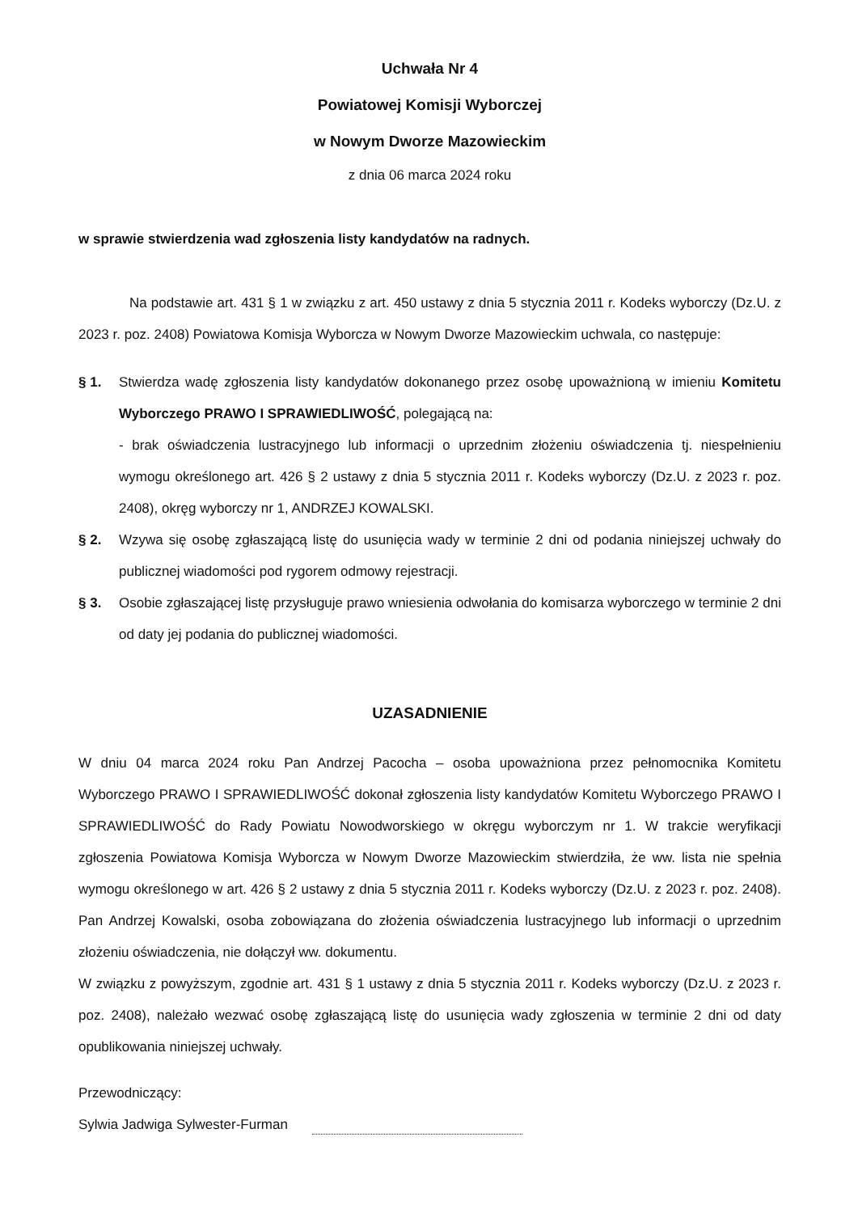Uchwała Nr 4
Powiatowej Komisji Wyborczej
w Nowym Dworze Mazowieckim
z dnia 06 marca 2024 roku
w sprawie stwierdzenia wad zgłoszenia listy kandydatów na radnych.
Na podstawie art. 431 § 1 w związku z art. 450 ustawy z dnia 5 stycznia 2011 r. Kodeks wyborczy (Dz.U. z 2023 r. poz. 2408) Powiatowa Komisja Wyborcza w Nowym Dworze Mazowieckim uchwala, co następuje:
§ 1. Stwierdza wadę zgłoszenia listy kandydatów dokonanego przez osobę upoważnioną w imieniu Komitetu Wyborczego PRAWO I SPRAWIEDLIWOŚĆ, polegającą na:
- brak oświadczenia lustracyjnego lub informacji o uprzednim złożeniu oświadczenia tj. niespełnieniu wymogu określonego art. 426 § 2 ustawy z dnia 5 stycznia 2011 r. Kodeks wyborczy (Dz.U. z 2023 r. poz. 2408), okręg wyborczy nr 1, ANDRZEJ KOWALSKI.
§ 2. Wzywa się osobę zgłaszającą listę do usunięcia wady w terminie 2 dni od podania niniejszej uchwały do publicznej wiadomości pod rygorem odmowy rejestracji.
§ 3. Osobie zgłaszającej listę przysługuje prawo wniesienia odwołania do komisarza wyborczego w terminie 2 dni od daty jej podania do publicznej wiadomości.
UZASADNIENIE
W dniu 04 marca 2024 roku Pan Andrzej Pacocha – osoba upoważniona przez pełnomocnika Komitetu Wyborczego PRAWO I SPRAWIEDLIWOŚĆ dokonał zgłoszenia listy kandydatów Komitetu Wyborczego PRAWO I SPRAWIEDLIWOŚĆ do Rady Powiatu Nowodworskiego w okręgu wyborczym nr 1. W trakcie weryfikacji zgłoszenia Powiatowa Komisja Wyborcza w Nowym Dworze Mazowieckim stwierdziła, że ww. lista nie spełnia wymogu określonego w art. 426 § 2 ustawy z dnia 5 stycznia 2011 r. Kodeks wyborczy (Dz.U. z 2023 r. poz. 2408). Pan Andrzej Kowalski, osoba zobowiązana do złożenia oświadczenia lustracyjnego lub informacji o uprzednim złożeniu oświadczenia, nie dołączył ww. dokumentu.
W związku z powyższym, zgodnie art. 431 § 1 ustawy z dnia 5 stycznia 2011 r. Kodeks wyborczy (Dz.U. z 2023 r. poz. 2408), należało wezwać osobę zgłaszającą listę do usunięcia wady zgłoszenia w terminie 2 dni od daty opublikowania niniejszej uchwały.
Przewodniczący:
Sylwia Jadwiga Sylwester-Furman